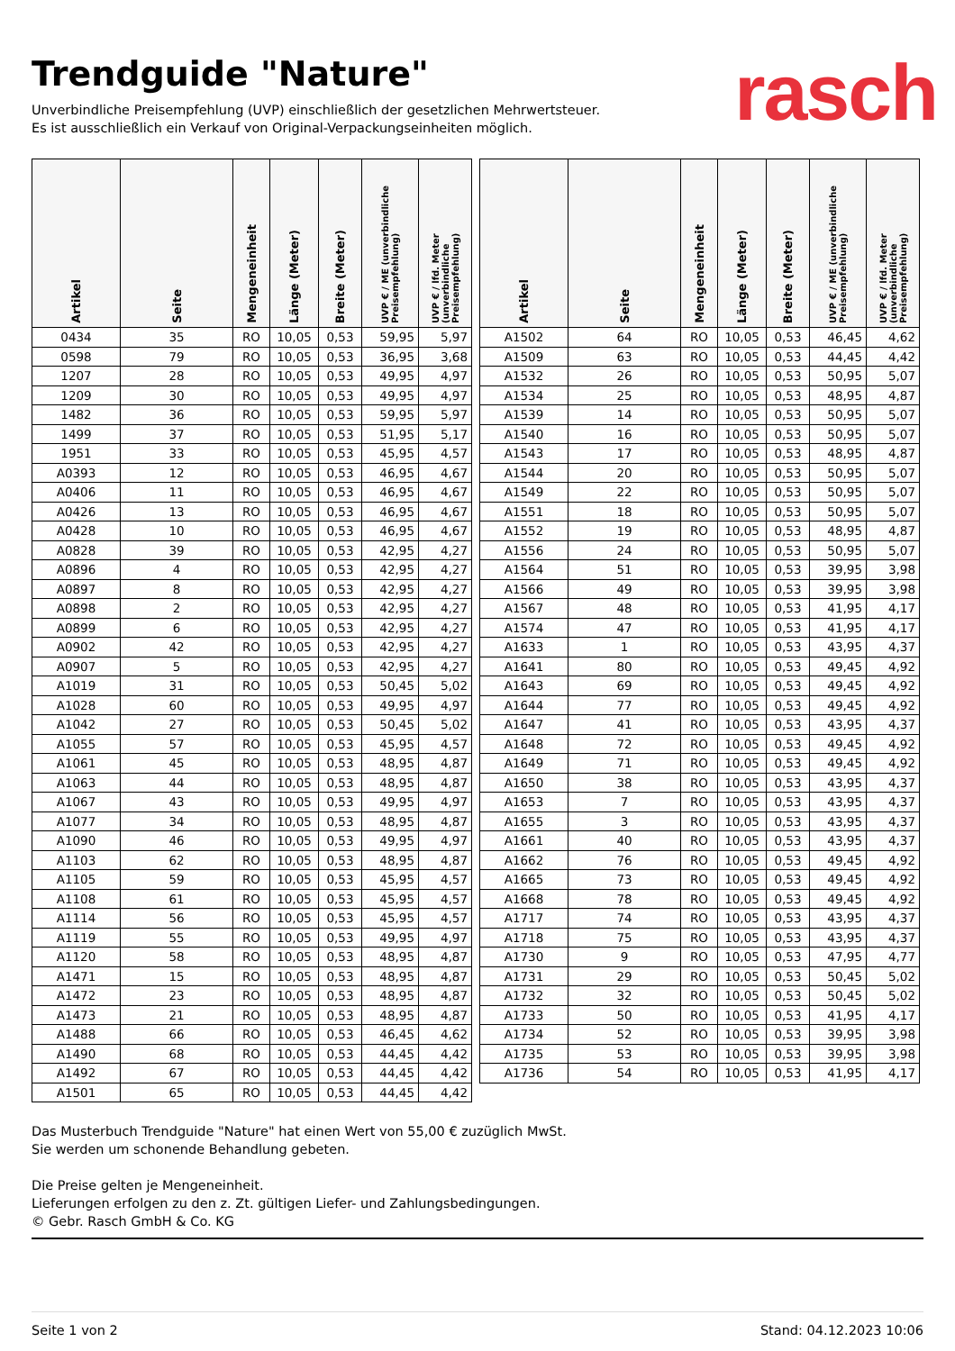Trendguide "Nature"
rasch
Unverbindliche Preisempfehlung (UVP) einschließlich der gesetzlichen Mehrwertsteuer.
Es ist ausschließlich ein Verkauf von Original-Verpackungseinheiten möglich.
| Artikel | Seite | Mengeneinheit | Länge (Meter) | Breite (Meter) | UVP € / ME (unverbindliche Preisempfehlung) | UVP € / lfd. Meter (unverbindliche Preisempfehlung) |
| --- | --- | --- | --- | --- | --- | --- |
| 0434 | 35 | RO | 10,05 | 0,53 | 59,95 | 5,97 |
| 0598 | 79 | RO | 10,05 | 0,53 | 36,95 | 3,68 |
| 1207 | 28 | RO | 10,05 | 0,53 | 49,95 | 4,97 |
| 1209 | 30 | RO | 10,05 | 0,53 | 49,95 | 4,97 |
| 1482 | 36 | RO | 10,05 | 0,53 | 59,95 | 5,97 |
| 1499 | 37 | RO | 10,05 | 0,53 | 51,95 | 5,17 |
| 1951 | 33 | RO | 10,05 | 0,53 | 45,95 | 4,57 |
| A0393 | 12 | RO | 10,05 | 0,53 | 46,95 | 4,67 |
| A0406 | 11 | RO | 10,05 | 0,53 | 46,95 | 4,67 |
| A0426 | 13 | RO | 10,05 | 0,53 | 46,95 | 4,67 |
| A0428 | 10 | RO | 10,05 | 0,53 | 46,95 | 4,67 |
| A0828 | 39 | RO | 10,05 | 0,53 | 42,95 | 4,27 |
| A0896 | 4 | RO | 10,05 | 0,53 | 42,95 | 4,27 |
| A0897 | 8 | RO | 10,05 | 0,53 | 42,95 | 4,27 |
| A0898 | 2 | RO | 10,05 | 0,53 | 42,95 | 4,27 |
| A0899 | 6 | RO | 10,05 | 0,53 | 42,95 | 4,27 |
| A0902 | 42 | RO | 10,05 | 0,53 | 42,95 | 4,27 |
| A0907 | 5 | RO | 10,05 | 0,53 | 42,95 | 4,27 |
| A1019 | 31 | RO | 10,05 | 0,53 | 50,45 | 5,02 |
| A1028 | 60 | RO | 10,05 | 0,53 | 49,95 | 4,97 |
| A1042 | 27 | RO | 10,05 | 0,53 | 50,45 | 5,02 |
| A1055 | 57 | RO | 10,05 | 0,53 | 45,95 | 4,57 |
| A1061 | 45 | RO | 10,05 | 0,53 | 48,95 | 4,87 |
| A1063 | 44 | RO | 10,05 | 0,53 | 48,95 | 4,87 |
| A1067 | 43 | RO | 10,05 | 0,53 | 49,95 | 4,97 |
| A1077 | 34 | RO | 10,05 | 0,53 | 48,95 | 4,87 |
| A1090 | 46 | RO | 10,05 | 0,53 | 49,95 | 4,97 |
| A1103 | 62 | RO | 10,05 | 0,53 | 48,95 | 4,87 |
| A1105 | 59 | RO | 10,05 | 0,53 | 45,95 | 4,57 |
| A1108 | 61 | RO | 10,05 | 0,53 | 45,95 | 4,57 |
| A1114 | 56 | RO | 10,05 | 0,53 | 45,95 | 4,57 |
| A1119 | 55 | RO | 10,05 | 0,53 | 49,95 | 4,97 |
| A1120 | 58 | RO | 10,05 | 0,53 | 48,95 | 4,87 |
| A1471 | 15 | RO | 10,05 | 0,53 | 48,95 | 4,87 |
| A1472 | 23 | RO | 10,05 | 0,53 | 48,95 | 4,87 |
| A1473 | 21 | RO | 10,05 | 0,53 | 48,95 | 4,87 |
| A1488 | 66 | RO | 10,05 | 0,53 | 46,45 | 4,62 |
| A1490 | 68 | RO | 10,05 | 0,53 | 44,45 | 4,42 |
| A1492 | 67 | RO | 10,05 | 0,53 | 44,45 | 4,42 |
| A1501 | 65 | RO | 10,05 | 0,53 | 44,45 | 4,42 |
| Artikel | Seite | Mengeneinheit | Länge (Meter) | Breite (Meter) | UVP € / ME (unverbindliche Preisempfehlung) | UVP € / lfd. Meter (unverbindliche Preisempfehlung) |
| --- | --- | --- | --- | --- | --- | --- |
| A1502 | 64 | RO | 10,05 | 0,53 | 46,45 | 4,62 |
| A1509 | 63 | RO | 10,05 | 0,53 | 44,45 | 4,42 |
| A1532 | 26 | RO | 10,05 | 0,53 | 50,95 | 5,07 |
| A1534 | 25 | RO | 10,05 | 0,53 | 48,95 | 4,87 |
| A1539 | 14 | RO | 10,05 | 0,53 | 50,95 | 5,07 |
| A1540 | 16 | RO | 10,05 | 0,53 | 50,95 | 5,07 |
| A1543 | 17 | RO | 10,05 | 0,53 | 48,95 | 4,87 |
| A1544 | 20 | RO | 10,05 | 0,53 | 50,95 | 5,07 |
| A1549 | 22 | RO | 10,05 | 0,53 | 50,95 | 5,07 |
| A1551 | 18 | RO | 10,05 | 0,53 | 50,95 | 5,07 |
| A1552 | 19 | RO | 10,05 | 0,53 | 48,95 | 4,87 |
| A1556 | 24 | RO | 10,05 | 0,53 | 50,95 | 5,07 |
| A1564 | 51 | RO | 10,05 | 0,53 | 39,95 | 3,98 |
| A1566 | 49 | RO | 10,05 | 0,53 | 39,95 | 3,98 |
| A1567 | 48 | RO | 10,05 | 0,53 | 41,95 | 4,17 |
| A1574 | 47 | RO | 10,05 | 0,53 | 41,95 | 4,17 |
| A1633 | 1 | RO | 10,05 | 0,53 | 43,95 | 4,37 |
| A1641 | 80 | RO | 10,05 | 0,53 | 49,45 | 4,92 |
| A1643 | 69 | RO | 10,05 | 0,53 | 49,45 | 4,92 |
| A1644 | 77 | RO | 10,05 | 0,53 | 49,45 | 4,92 |
| A1647 | 41 | RO | 10,05 | 0,53 | 43,95 | 4,37 |
| A1648 | 72 | RO | 10,05 | 0,53 | 49,45 | 4,92 |
| A1649 | 71 | RO | 10,05 | 0,53 | 49,45 | 4,92 |
| A1650 | 38 | RO | 10,05 | 0,53 | 43,95 | 4,37 |
| A1653 | 7 | RO | 10,05 | 0,53 | 43,95 | 4,37 |
| A1655 | 3 | RO | 10,05 | 0,53 | 43,95 | 4,37 |
| A1661 | 40 | RO | 10,05 | 0,53 | 43,95 | 4,37 |
| A1662 | 76 | RO | 10,05 | 0,53 | 49,45 | 4,92 |
| A1665 | 73 | RO | 10,05 | 0,53 | 49,45 | 4,92 |
| A1668 | 78 | RO | 10,05 | 0,53 | 49,45 | 4,92 |
| A1717 | 74 | RO | 10,05 | 0,53 | 43,95 | 4,37 |
| A1718 | 75 | RO | 10,05 | 0,53 | 43,95 | 4,37 |
| A1730 | 9 | RO | 10,05 | 0,53 | 47,95 | 4,77 |
| A1731 | 29 | RO | 10,05 | 0,53 | 50,45 | 5,02 |
| A1732 | 32 | RO | 10,05 | 0,53 | 50,45 | 5,02 |
| A1733 | 50 | RO | 10,05 | 0,53 | 41,95 | 4,17 |
| A1734 | 52 | RO | 10,05 | 0,53 | 39,95 | 3,98 |
| A1735 | 53 | RO | 10,05 | 0,53 | 39,95 | 3,98 |
| A1736 | 54 | RO | 10,05 | 0,53 | 41,95 | 4,17 |
Das Musterbuch Trendguide "Nature" hat einen Wert von 55,00 € zuzüglich MwSt.
Sie werden um schonende Behandlung gebeten.
Die Preise gelten je Mengeneinheit.
Lieferungen erfolgen zu den z. Zt. gültigen Liefer- und Zahlungsbedingungen.
© Gebr. Rasch GmbH & Co. KG
Seite 1 von 2 Stand: 04.12.2023 10:06